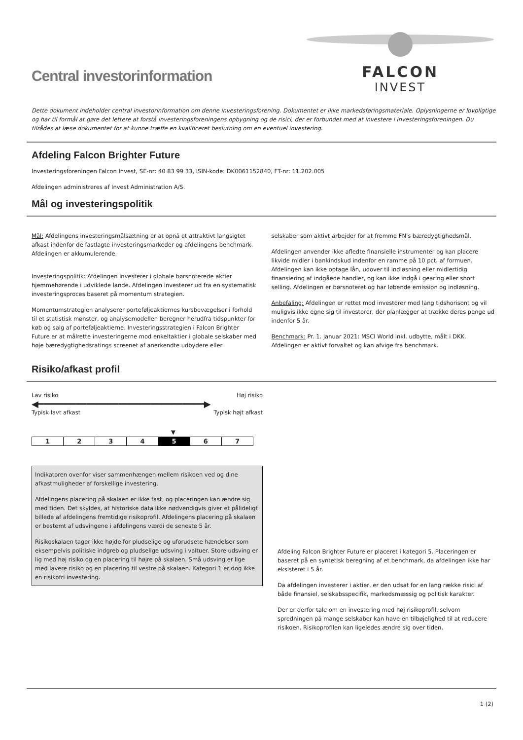Central investorinformation
FALCON
INVEST
Dette dokument indeholder central investorinformation om denne investeringsforening. Dokumentet er ikke markedsføringsmateriale. Oplysningerne er lovpligtige og har til formål at gøre det lettere at forstå investeringsforeningens opbygning og de risici, der er forbundet med at investere i investeringsforeningen. Du tilrådes at læse dokumentet for at kunne træffe en kvalificeret beslutning om en eventuel investering.
Afdeling Falcon Brighter Future
Investeringsforeningen Falcon Invest, SE-nr: 40 83 99 33, ISIN-kode: DK0061152840, FT-nr: 11.202.005
Afdelingen administreres af Invest Administration A/S.
Mål og investeringspolitik
Mål: Afdelingens investeringsmålsætning er at opnå et attraktivt langsigtet afkast indenfor de fastlagte investeringsmarkeder og afdelingens benchmark. Afdelingen er akkumulerende.
Investeringspolitik: Afdelingen investerer i globale børsnoterede aktier hjemmehørende i udviklede lande. Afdelingen investerer ud fra en systematisk investeringsproces baseret på momentum strategien.
Momentumstrategien analyserer porteføljeaktiernes kursbevægelser i forhold til et statistisk mønster, og analysemodellen beregner herudfra tidspunkter for køb og salg af porteføljeaktierne. Investeringsstrategien i Falcon Brighter Future er at målrette investeringerne mod enkeltaktier i globale selskaber med høje bæredygtighedsratings screenet af anerkendte udbydere eller
selskaber som aktivt arbejder for at fremme FN's bæredygtighedsmål.
Afdelingen anvender ikke afledte finansielle instrumenter og kan placere likvide midler i bankindskud indenfor en ramme på 10 pct. af formuen. Afdelingen kan ikke optage lån, udover til indløsning eller midlertidig finansiering af indgåede handler, og kan ikke indgå i gearing eller short selling. Afdelingen er børsnoteret og har løbende emission og indløsning.
Anbefaling: Afdelingen er rettet mod investorer med lang tidshorisont og vil muligvis ikke egne sig til investorer, der planlægger at trække deres penge ud indenfor 5 år.
Benchmark: Pr. 1. januar 2021: MSCI World inkl. udbytte, målt i DKK. Afdelingen er aktivt forvaltet og kan afvige fra benchmark.
Risiko/afkast profil
Lav risiko Høj risiko
◀━━━━━━━━━━━━━━━━━━━━━━━━━━━━━━━▶
Typisk lavt afkast Typisk højt afkast
▼
| 1 | 2 | 3 | 4 | 5 | 6 | 7 |
Indikatoren ovenfor viser sammenhængen mellem risikoen ved og dine afkastmuligheder af forskellige investering.
Afdelingens placering på skalaen er ikke fast, og placeringen kan ændre sig med tiden. Det skyldes, at historiske data ikke nødvendigvis giver et pålideligt billede af afdelingens fremtidige risikoprofil. Afdelingens placering på skalaen er bestemt af udsvingene i afdelingens værdi de seneste 5 år.
Risikoskalaen tager ikke højde for pludselige og uforudsete hændelser som eksempelvis politiske indgreb og pludselige udsving i valtuer. Store udsving er lig med høj risiko og en placering til højre på skalaen. Små udsving er lige med lavere risiko og en placering til vestre på skalaen. Kategori 1 er dog ikke en risikofri investering.
Afdeling Falcon Brighter Future er placeret i kategori 5. Placeringen er baseret på en syntetisk beregning af et benchmark, da afdelingen ikke har eksisteret i 5 år.
Da afdelingen investerer i aktier, er den udsat for en lang række risici af både finansiel, selskabsspecifik, markedsmæssig og politisk karakter.
Der er derfor tale om en investering med høj risikoprofil, selvom spredningen på mange selskaber kan have en tilbøjelighed til at reducere risikoen. Risikoprofilen kan ligeledes ændre sig over tiden.
1 (2)